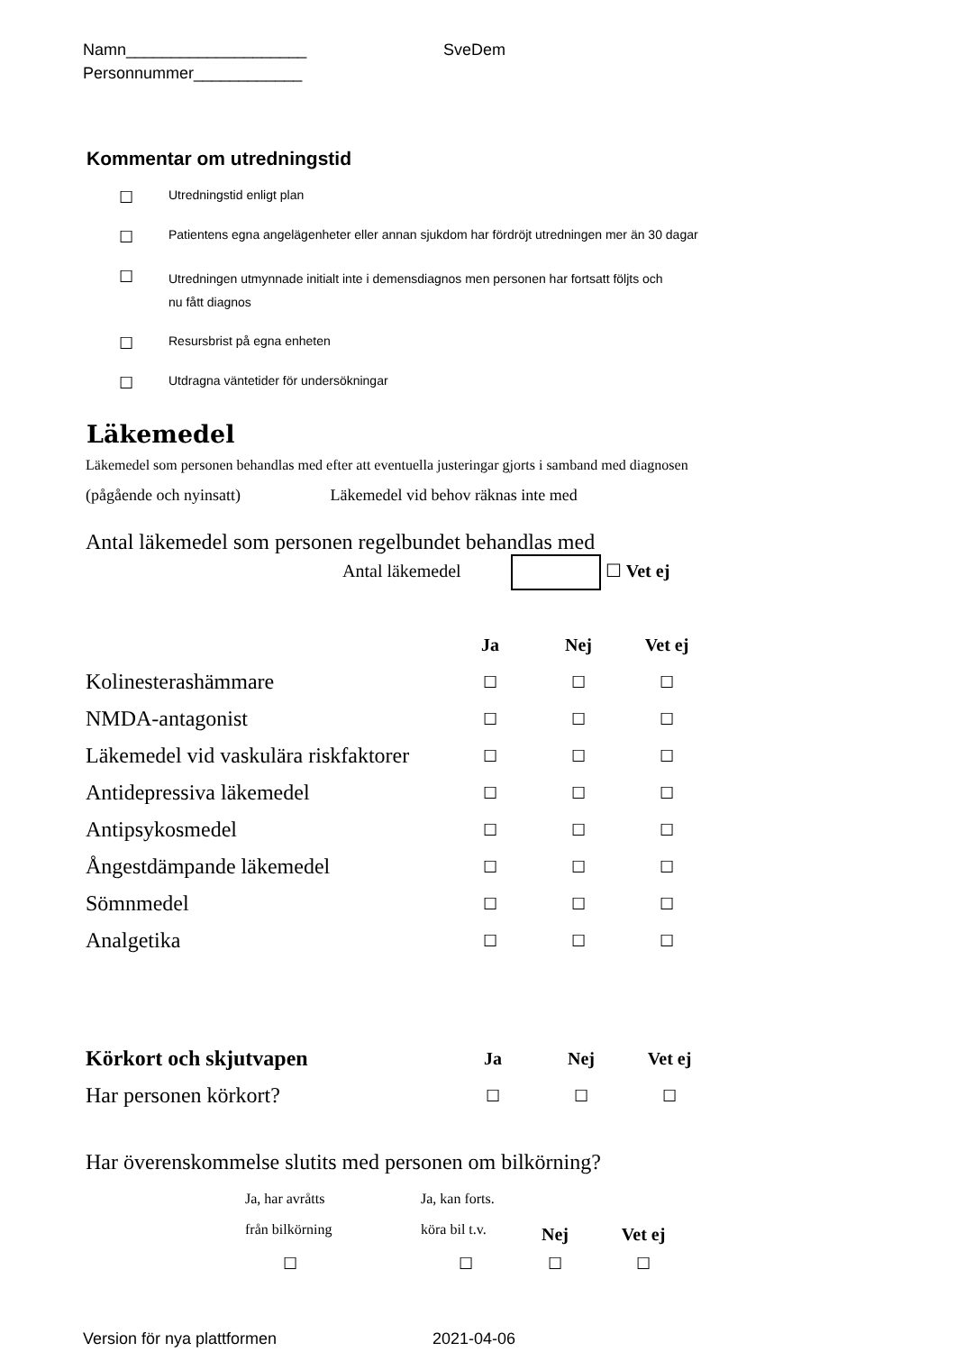Namn____________________
Personnummer____________
SveDem
Kommentar om utredningstid
☐ Utredningstid enligt plan
☐ Patientens egna angelägenheter eller annan sjukdom har fördröjt utredningen mer än 30 dagar
☐ Utredningen utmynnade initialt inte i demensdiagnos men personen har fortsatt följts och
nu fått diagnos
☐ Resursbrist på egna enheten
☐ Utdragna väntetider för undersökningar
Läkemedel
Läkemedel som personen behandlas med efter att eventuella justeringar gjorts i samband med diagnosen
(pågående och nyinsatt) Läkemedel vid behov räknas inte med
Antal läkemedel som personen regelbundet behandlas med
Antal läkemedel ☐ Vet ej
| | Ja | Nej | Vet ej |
| --- | --- | --- | --- |
| Kolinesterashämmare | ☐ | ☐ | ☐ |
| NMDA-antagonist | ☐ | ☐ | ☐ |
| Läkemedel vid vaskulära riskfaktorer | ☐ | ☐ | ☐ |
| Antidepressiva läkemedel | ☐ | ☐ | ☐ |
| Antipsykosmedel | ☐ | ☐ | ☐ |
| Ångestdämpande läkemedel | ☐ | ☐ | ☐ |
| Sömnmedel | ☐ | ☐ | ☐ |
| Analgetika | ☐ | ☐ | ☐ |
| Körkort och skjutvapen | Ja | Nej | Vet ej |
| --- | --- | --- | --- |
| Har personen körkort? | ☐ | ☐ | ☐ |
Har överenskommelse slutits med personen om bilkörning?
| Ja, har avråtts från bilkörning | Ja, kan forts. köra bil t.v. | Nej | Vet ej |
| ☐ | ☐ | ☐ | ☐ |
Version för nya plattformen 2021-04-06